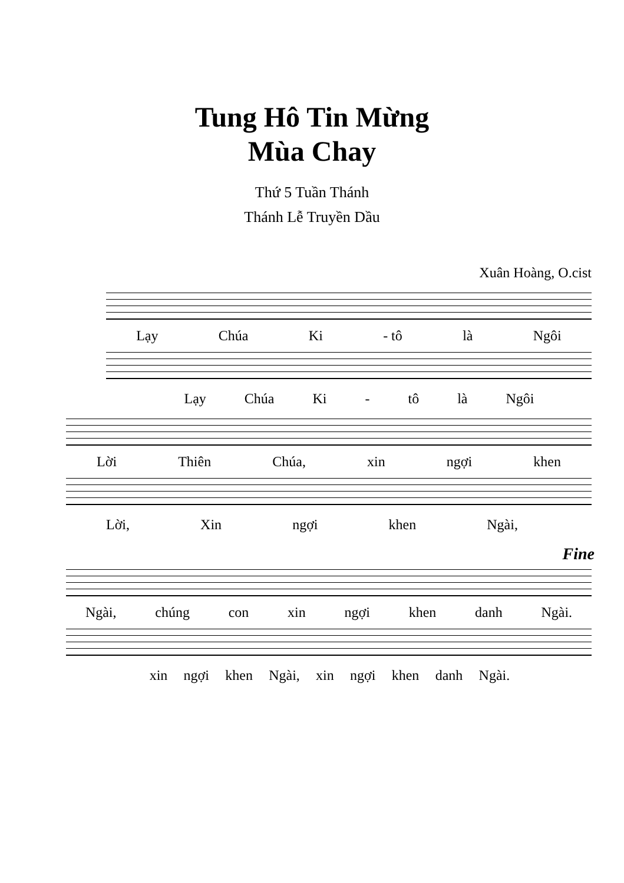Tung Hô Tin Mừng
Mùa Chay
Thứ 5 Tuần Thánh
Thánh Lễ Truyền Dầu
Xuân Hoàng, O.cist
Lạy Chúa Ki - tô là Ngôi
Lạy Chúa Ki - tô là Ngôi
Lời Thiên Chúa, xin ngợi khen
Lời, Xin ngợi khen Ngài,
Fine
Ngài, chúng con xin ngợi khen danh Ngài.
xin ngợi khen Ngài, xin ngợi khen danh Ngài.